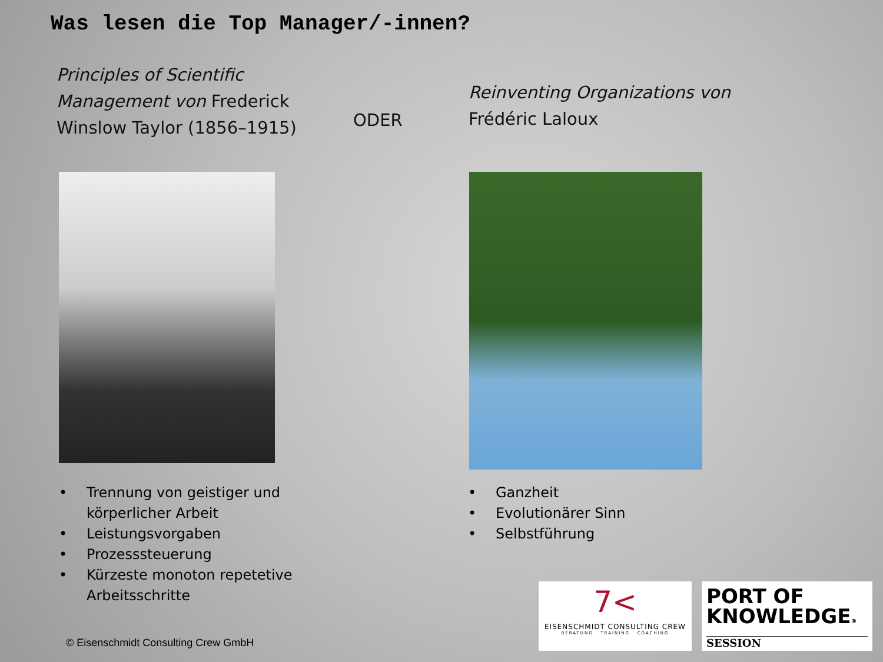Was lesen die Top Manager/-innen?
Principles of Scientific Management von Frederick Winslow Taylor (1856–1915)
ODER
Reinventing Organizations von Frédéric Laloux
• Trennung von geistiger und körperlicher Arbeit
• Leistungsvorgaben
• Prozesssteuerung
• Kürzeste monoton repetetive Arbeitsschritte
• Ganzheit
• Evolutionärer Sinn
• Selbstführung
© Eisenschmidt Consulting Crew GmbH
7<
EISENSCHMIDT CONSULTING CREW
BERATUNG · TRAINING · COACHING
PORT OF
KNOWLEDGE®
SESSION